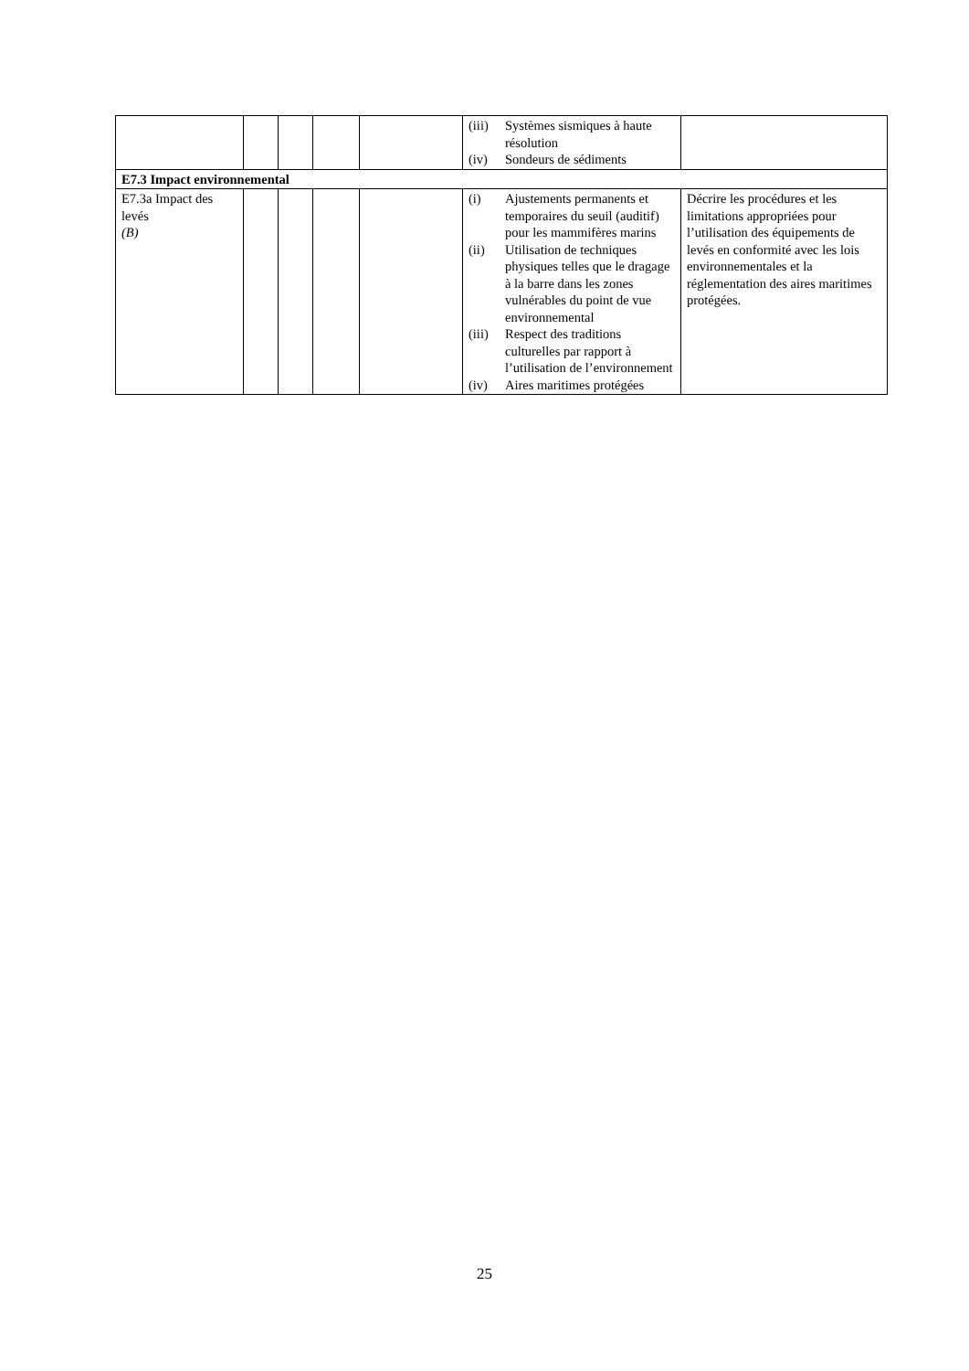| | | | | | (iii) Systèmes sismiques à haute résolution (iv) Sondeurs de sédiments | |
| E7.3 Impact environnemental | | | | | | |
| E7.3a Impact des levés (B) | | | | | (i) Ajustements permanents et temporaires du seuil (auditif) pour les mammifères marins (ii) Utilisation de techniques physiques telles que le dragage à la barre dans les zones vulnérables du point de vue environnemental (iii) Respect des traditions culturelles par rapport à l’utilisation de l’environnement (iv) Aires maritimes protégées | Décrire les procédures et les limitations appropriées pour l’utilisation des équipements de levés en conformité avec les lois environnementales et la réglementation des aires maritimes protégées. |
25